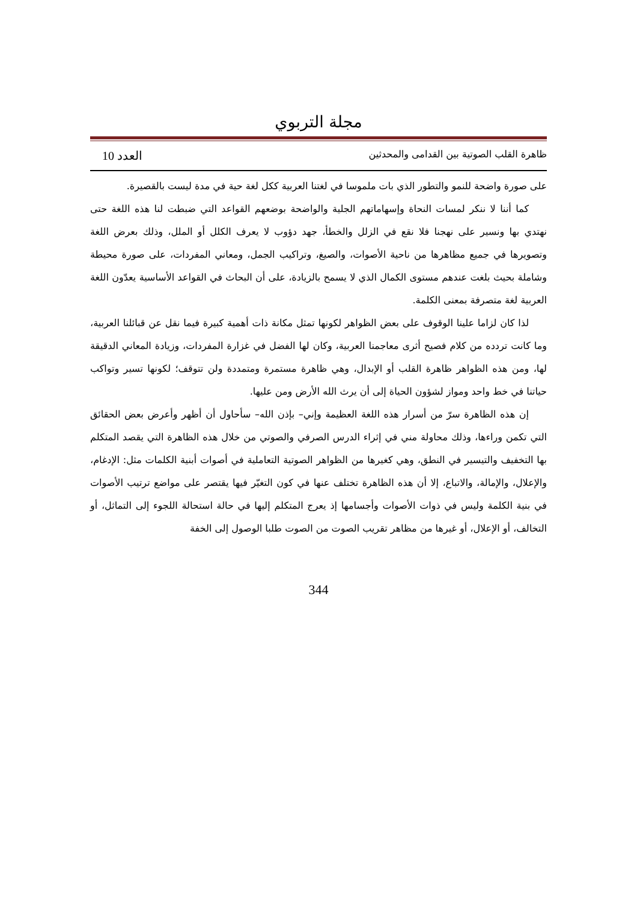مجلة التربوي
ظاهرة القلب الصوتية بين القدامى والمحدثين العدد 10
على صورة واضحة للنمو والتطور الذي بات ملموسا في لغتنا العربية ككل لغة حية في مدة ليست بالقصيرة.
كما أننا لا ننكر لمسات النحاة وإسهاماتهم الجلية والواضحة بوضعهم القواعد التي ضبطت لنا هذه اللغة حتى نهتدي بها ونسير على نهجنا فلا نقع في الزلل والخطأ، جهد دؤوب لا يعرف الكلل أو الملل، وذلك بعرض اللغة وتصويرها في جميع مظاهرها من ناحية الأصوات، والصيغ، وتراكيب الجمل، ومعاني المفردات، على صورة محيطة وشاملة بحيث بلغت عندهم مستوى الكمال الذي لا يسمح بالزيادة، على أن البحاث في القواعد الأساسية يعدّون اللغة العربية لغة متصرفة بمعنى الكلمة.
لذا كان لزاما علينا الوقوف على بعض الظواهر لكونها تمثل مكانة ذات أهمية كبيرة فيما نقل عن قبائلنا العربية، وما كانت تردده من كلام فصيح أثرى معاجمنا العربية، وكان لها الفضل في غزارة المفردات، وزيادة المعاني الدقيقة لها، ومن هذه الظواهر ظاهرة القلب أو الإبدال، وهي ظاهرة مستمرة ومتمددة ولن تتوقف؛ لكونها تسير وتواكب حياتنا في خط واحد ومواز لشؤون الحياة إلى أن يرث الله الأرض ومن عليها.
إن هذه الظاهرة سرّ من أسرار هذه اللغة العظيمة وإني– بإذن الله– سأحاول أن أظهر وأعرض بعض الحقائق التي تكمن وراءها، وذلك محاولة مني في إثراء الدرس الصرفي والصوتي من خلال هذه الظاهرة التي يقصد المتكلم بها التخفيف والتيسير في النطق، وهي كغيرها من الظواهر الصوتية التعاملية في أصوات أبنية الكلمات مثل: الإدغام، والإعلال، والإمالة، والاتباع، إلا أن هذه الظاهرة تختلف عنها في كون التغيّر فيها يقتصر على مواضع ترتيب الأصوات في بنية الكلمة وليس في ذوات الأصوات وأجسامها إذ يعرج المتكلم إليها في حالة استحالة اللجوء إلى التماثل، أو التخالف، أو الإعلال، أو غيرها من مظاهر تقريب الصوت من الصوت طلبا الوصول إلى الخفة
344